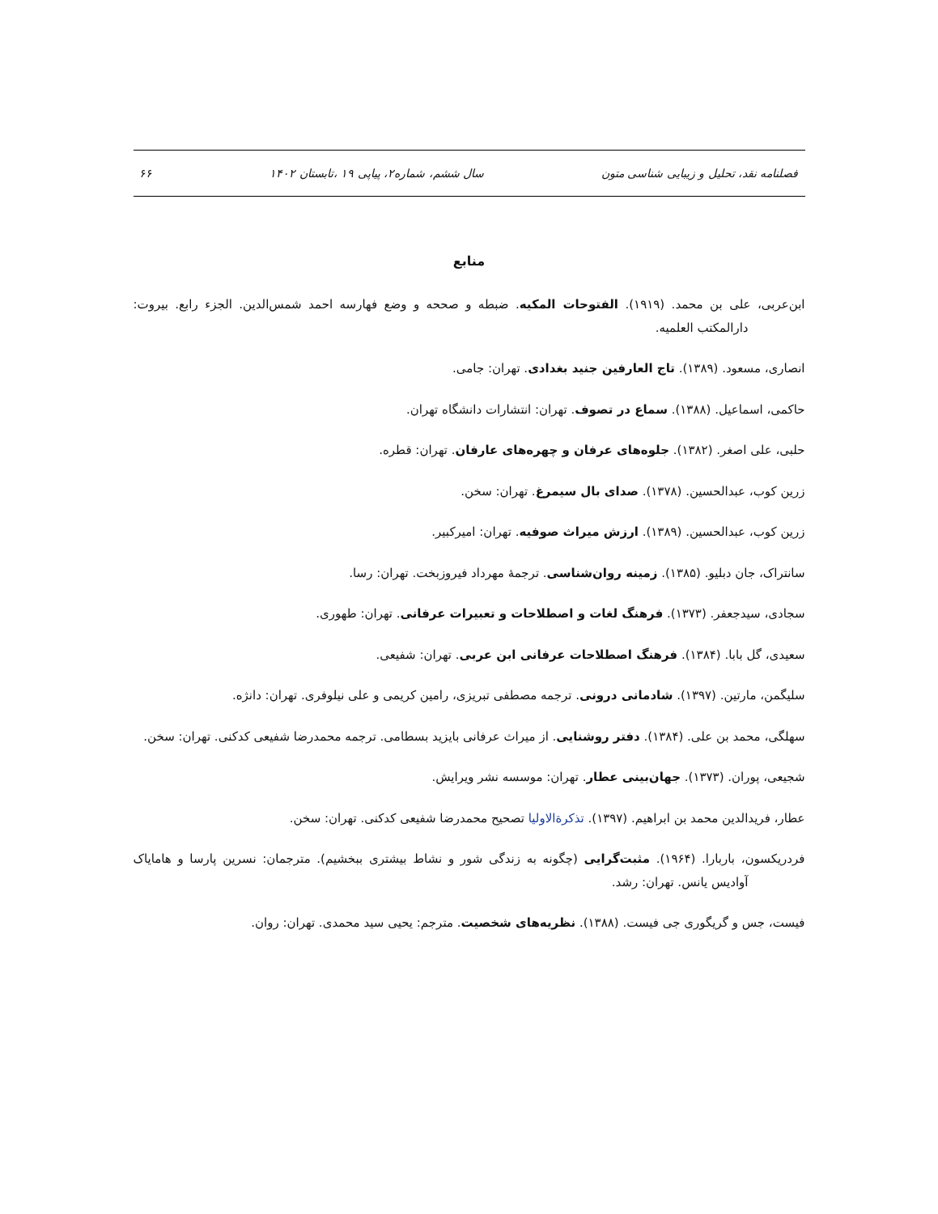فصلنامه نقد، تحلیل و زیبایی شناسی متون سال ششم، شماره۲، پیاپی ۱۹ ،تابستان ۱۴۰۲ ۶۶
منابع
ابن‌عربی، علی بن محمد. (۱۹۱۹). الفتوحات المکیه. ضبطه و صححه و وضع فهارسه احمد شمس‌الدین. الجزء رابع. بیروت: دارالمکتب العلمیه.
انصاری، مسعود. (۱۳۸۹). تاج العارفین جنید بغدادی. تهران: جامی.
حاکمی، اسماعیل. (۱۳۸۸). سماع در تصوف. تهران: انتشارات دانشگاه تهران.
حلبی، علی اصغر. (۱۳۸۲). جلوه‌های عرفان و چهره‌های عارفان. تهران: قطره.
زرین کوب، عبدالحسین. (۱۳۷۸). صدای بال سیمرغ. تهران: سخن.
زرین کوب، عبدالحسین. (۱۳۸۹). ارزش میراث صوفیه. تهران: امیرکبیر.
سانتراک، جان دبلیو. (۱۳۸۵). زمینه روان‌شناسی. ترجمهٔ مهرداد فیروزبخت. تهران: رسا.
سجادی، سیدجعفر. (۱۳۷۳). فرهنگ لغات و اصطلاحات و تعبیرات عرفانی. تهران: طهوری.
سعیدی، گل بابا. (۱۳۸۴). فرهنگ اصطلاحات عرفانی ابن عربی. تهران: شفیعی.
سلیگمن، مارتین. (۱۳۹۷). شادمانی درونی. ترجمه مصطفی تبریزی، رامین کریمی و علی نیلوفری. تهران: دانژه.
سهلگی، محمد بن علی. (۱۳۸۴). دفتر روشنایی. از میراث عرفانی بایزید بسطامی. ترجمه محمدرضا شفیعی کدکنی. تهران: سخن.
شجیعی، پوران. (۱۳۷۳). جهان‌بینی عطار. تهران: موسسه نشر ویرایش.
عطار، فریدالدین محمد بن ابراهیم. (۱۳۹۷). تذکرة‌الاولیا تصحیح محمدرضا شفیعی کدکنی. تهران: سخن.
فردریکسون، باربارا. (۱۹۶۴). مثبت‌گرایی (چگونه به زندگی شور و نشاط بیشتری ببخشیم). مترجمان: نسرین پارسا و هامایاک آوادیس یانس. تهران: رشد.
فیست، جس و گریگوری جی فیست. (۱۳۸۸). نظریه‌های شخصیت. مترجم: یحیی سید محمدی. تهران: روان.